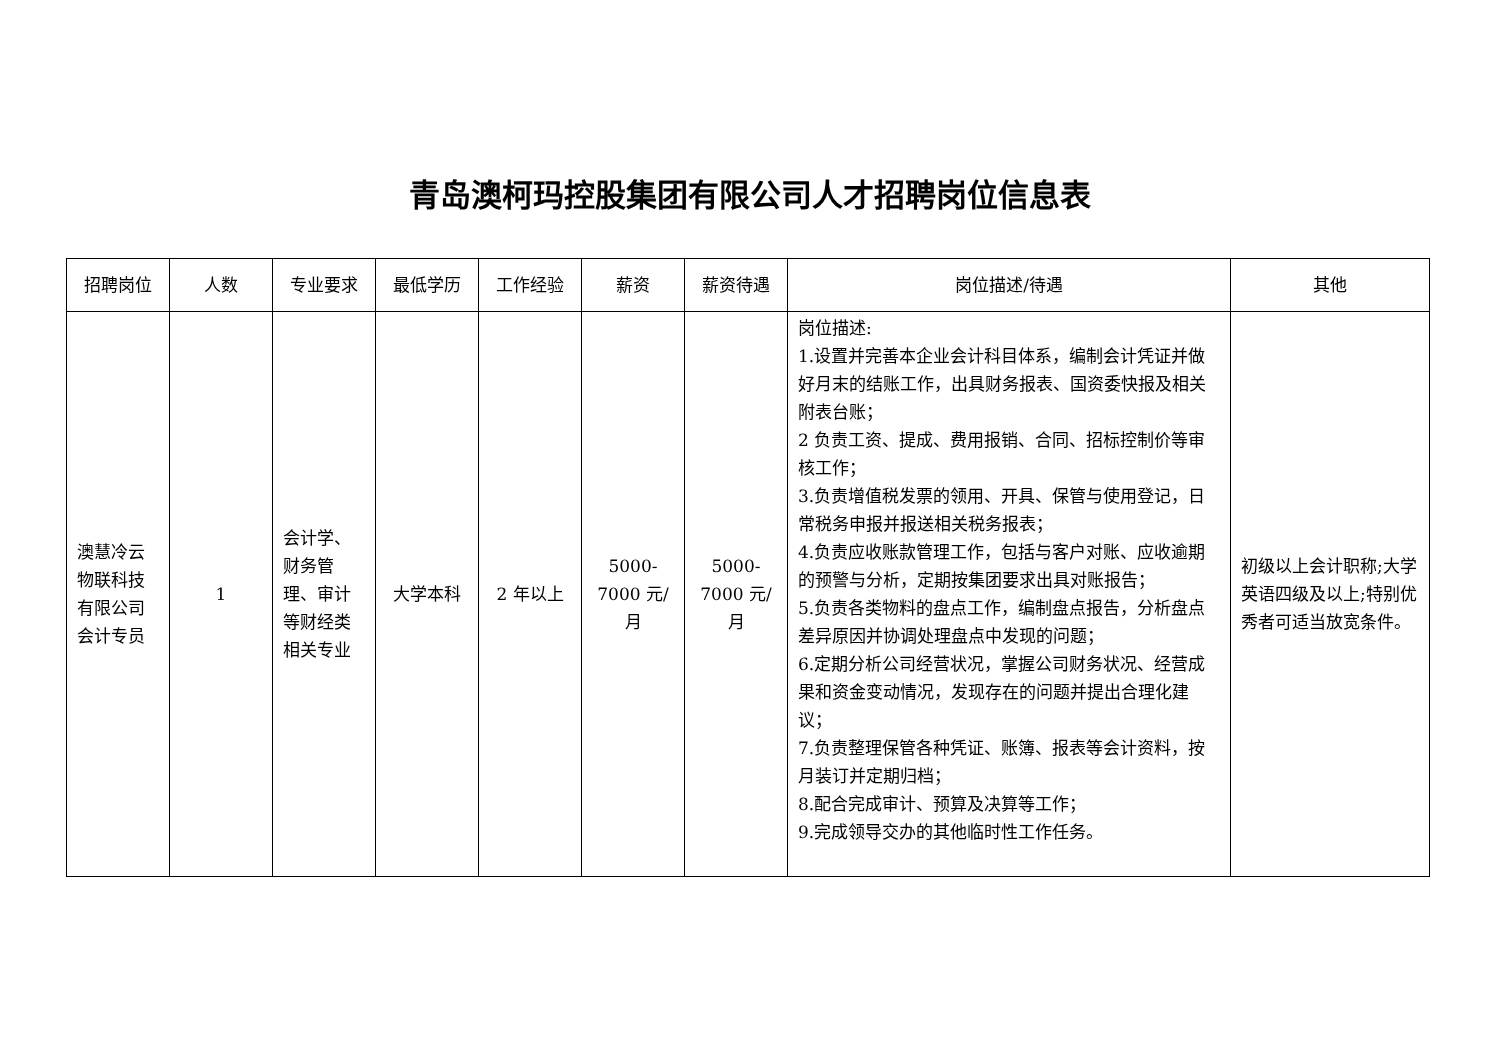青岛澳柯玛控股集团有限公司人才招聘岗位信息表
| 招聘岗位 | 人数 | 专业要求 | 最低学历 | 工作经验 | 薪资 | 薪资待遇 | 岗位描述/待遇 | 其他 |
| --- | --- | --- | --- | --- | --- | --- | --- | --- |
| 澳慧冷云物联科技有限公司会计专员 | 1 | 会计学、财务管理、审计等财经类相关专业 | 大学本科 | 2 年以上 | 5000- 7000 元/ 月 | 5000- 7000 元/ 月 | 岗位描述: 1.设置并完善本企业会计科目体系，编制会计凭证并做好月末的结账工作，出具财务报表、国资委快报及相关附表台账； 2 负责工资、提成、费用报销、合同、招标控制价等审核工作； 3.负责增值税发票的领用、开具、保管与使用登记，日常税务申报并报送相关税务报表； 4.负责应收账款管理工作，包括与客户对账、应收逾期的预警与分析，定期按集团要求出具对账报告； 5.负责各类物料的盘点工作，编制盘点报告，分析盘点差异原因并协调处理盘点中发现的问题； 6.定期分析公司经营状况，掌握公司财务状况、经营成果和资金变动情况，发现存在的问题并提出合理化建议； 7.负责整理保管各种凭证、账簿、报表等会计资料，按月装订并定期归档； 8.配合完成审计、预算及决算等工作； 9.完成领导交办的其他临时性工作任务。 | 初级以上会计职称;大学英语四级及以上;特别优秀者可适当放宽条件。 |